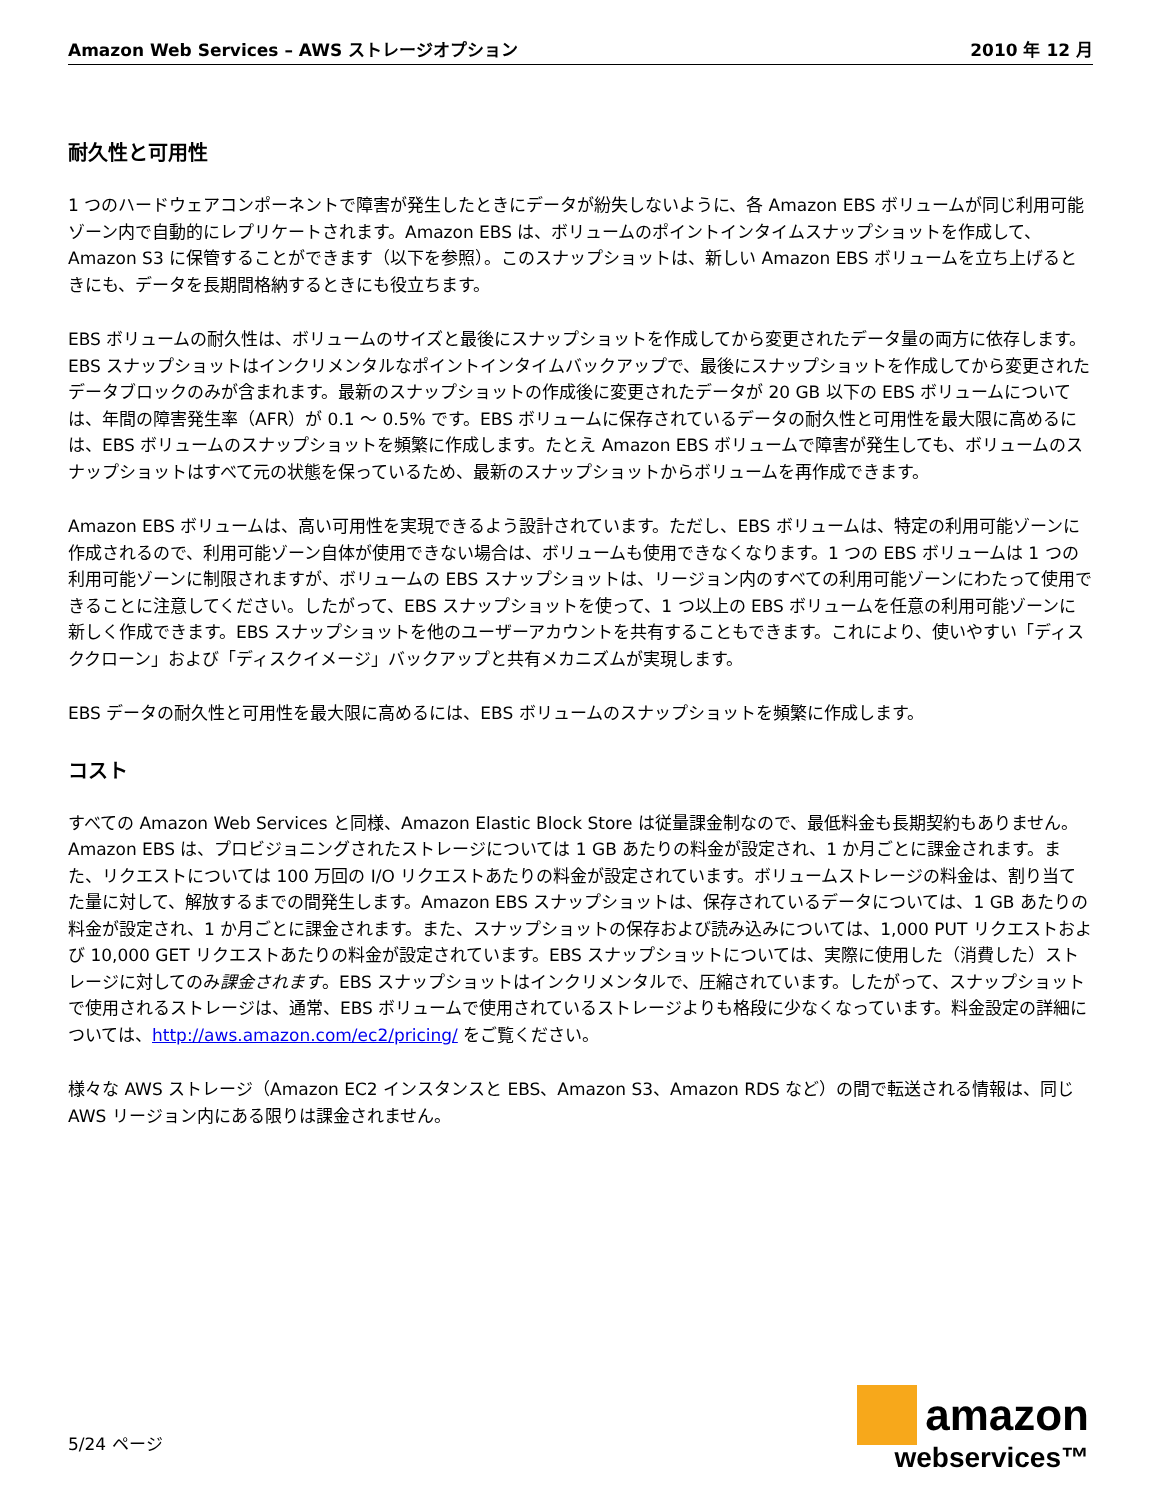Amazon Web Services – AWS ストレージオプション 2010 年 12 月
耐久性と可用性
1 つのハードウェアコンポーネントで障害が発生したときにデータが紛失しないように、各 Amazon EBS ボリュームが同じ利用可能ゾーン内で自動的にレプリケートされます。Amazon EBS は、ボリュームのポイントインタイムスナップショットを作成して、Amazon S3 に保管することができます（以下を参照）。このスナップショットは、新しい Amazon EBS ボリュームを立ち上げるときにも、データを長期間格納するときにも役立ちます。
EBS ボリュームの耐久性は、ボリュームのサイズと最後にスナップショットを作成してから変更されたデータ量の両方に依存します。EBS スナップショットはインクリメンタルなポイントインタイムバックアップで、最後にスナップショットを作成してから変更されたデータブロックのみが含まれます。最新のスナップショットの作成後に変更されたデータが 20 GB 以下の EBS ボリュームについては、年間の障害発生率（AFR）が 0.1 ～ 0.5% です。EBS ボリュームに保存されているデータの耐久性と可用性を最大限に高めるには、EBS ボリュームのスナップショットを頻繁に作成します。たとえ Amazon EBS ボリュームで障害が発生しても、ボリュームのスナップショットはすべて元の状態を保っているため、最新のスナップショットからボリュームを再作成できます。
Amazon EBS ボリュームは、高い可用性を実現できるよう設計されています。ただし、EBS ボリュームは、特定の利用可能ゾーンに作成されるので、利用可能ゾーン自体が使用できない場合は、ボリュームも使用できなくなります。1 つの EBS ボリュームは 1 つの利用可能ゾーンに制限されますが、ボリュームの EBS スナップショットは、リージョン内のすべての利用可能ゾーンにわたって使用できることに注意してください。したがって、EBS スナップショットを使って、1 つ以上の EBS ボリュームを任意の利用可能ゾーンに新しく作成できます。EBS スナップショットを他のユーザーアカウントを共有することもできます。これにより、使いやすい「ディスククローン」および「ディスクイメージ」バックアップと共有メカニズムが実現します。
EBS データの耐久性と可用性を最大限に高めるには、EBS ボリュームのスナップショットを頻繁に作成します。
コスト
すべての Amazon Web Services と同様、Amazon Elastic Block Store は従量課金制なので、最低料金も長期契約もありません。Amazon EBS は、プロビジョニングされたストレージについては 1 GB あたりの料金が設定され、1 か月ごとに課金されます。また、リクエストについては 100 万回の I/O リクエストあたりの料金が設定されています。ボリュームストレージの料金は、割り当てた量に対して、解放するまでの間発生します。Amazon EBS スナップショットは、保存されているデータについては、1 GB あたりの料金が設定され、1 か月ごとに課金されます。また、スナップショットの保存および読み込みについては、1,000 PUT リクエストおよび 10,000 GET リクエストあたりの料金が設定されています。EBS スナップショットについては、実際に使用した（消費した）ストレージに対してのみ課金されます。EBS スナップショットはインクリメンタルで、圧縮されています。したがって、スナップショットで使用されるストレージは、通常、EBS ボリュームで使用されているストレージよりも格段に少なくなっています。料金設定の詳細については、http://aws.amazon.com/ec2/pricing/ をご覧ください。
様々な AWS ストレージ（Amazon EC2 インスタンスと EBS、Amazon S3、Amazon RDS など）の間で転送される情報は、同じ AWS リージョン内にある限りは課金されません。
5/24 ページ
amazon
webservices™